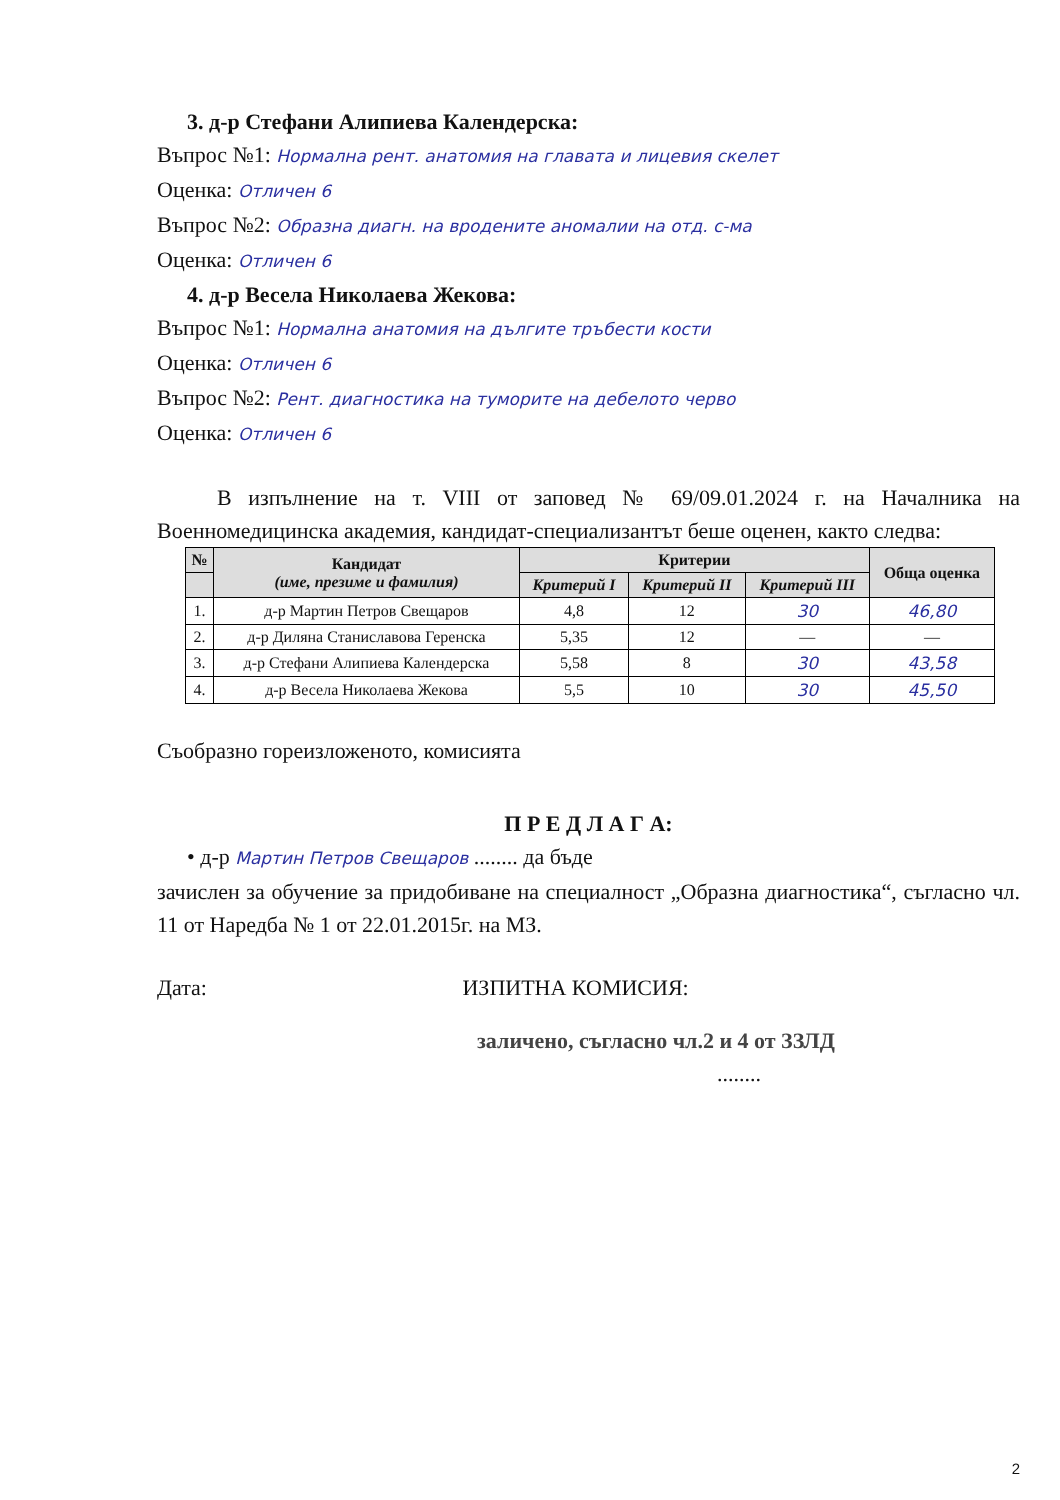3. д-р Стефани Алипиева Календерска:
Въпрос №1: Нормална рент. анатомия на главата и лицевия скелет
Оценка: Отличен 6
Въпрос №2: Образна диагн. на вродените аномалии на отд. с-ма
Оценка: Отличен 6
4. д-р Весела Николаева Жекова:
Въпрос №1: Нормална анатомия на дългите тръбести кости
Оценка: Отличен 6
Въпрос №2: Рент. диагностика на туморите на дебелото черво
Оценка: Отличен 6
В изпълнение на т. VIII от заповед № 69/09.01.2024 г. на Началника на Военномедицинска академия, кандидат-специализантът беше оценен, както следва:
| № | Кандидат (име, презиме и фамилия) | Критерии | | | Обща оценка |
| --- | --- | --- | --- | --- | --- |
| | | Критерий I | Критерий II | Критерий III | |
| 1. | д-р Мартин Петров Свещаров | 4,8 | 12 | 30 | 46,80 |
| 2. | д-р Диляна Станиславова Геренска | 5,35 | 12 | — | — |
| 3. | д-р Стефани Алипиева Календерска | 5,58 | 8 | 30 | 43,58 |
| 4. | д-р Весела Николаева Жекова | 5,5 | 10 | 30 | 45,50 |
Съобразно гореизложеното, комисията
П Р Е Д Л А Г А:
• д-р Мартин Петров Свещаров ........ да бъде
зачислен за обучение за придобиване на специалност „Образна диагностика“, съгласно чл. 11 от Наредба № 1 от 22.01.2015г. на МЗ.
Дата: ИЗПИТНА КОМИСИЯ:
заличено, съгласно чл.2 и 4 от ЗЗЛД
........
2